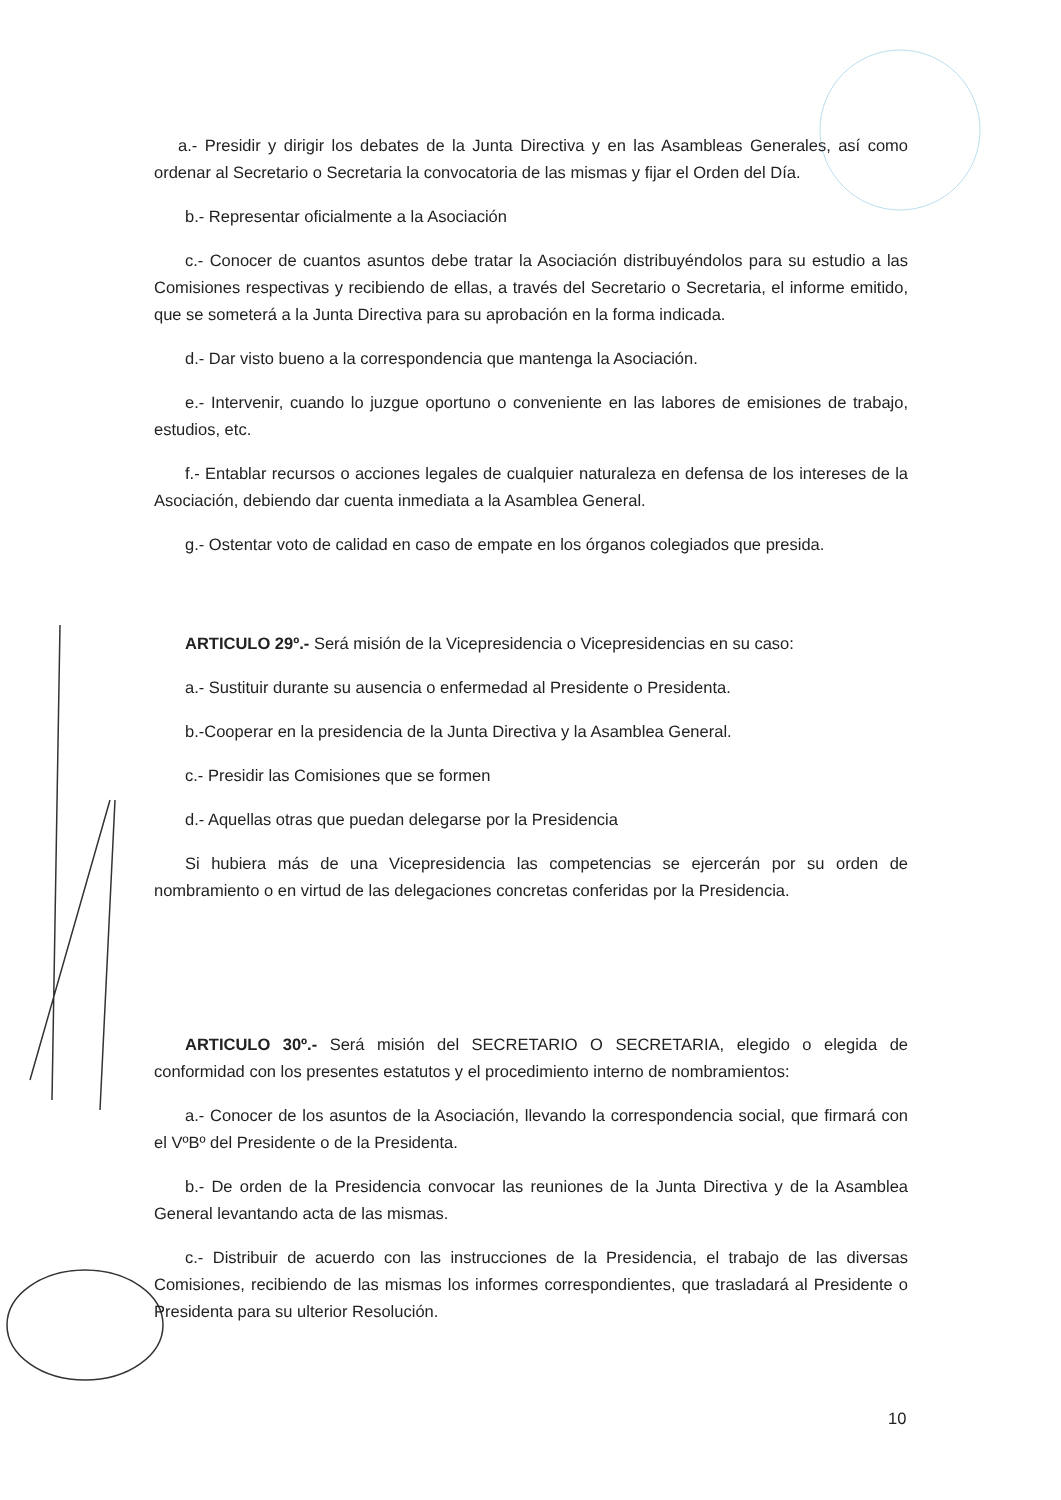a.- Presidir y dirigir los debates de la Junta Directiva y en las Asambleas Generales, así como ordenar al Secretario o Secretaria la convocatoria de las mismas y fijar el Orden del Día.
b.- Representar oficialmente a la Asociación
c.- Conocer de cuantos asuntos debe tratar la Asociación distribuyéndolos para su estudio a las Comisiones respectivas y recibiendo de ellas, a través del Secretario o Secretaria, el informe emitido, que se someterá a la Junta Directiva para su aprobación en la forma indicada.
d.- Dar visto bueno a la correspondencia que mantenga la Asociación.
e.- Intervenir, cuando lo juzgue oportuno o conveniente en las labores de emisiones de trabajo, estudios, etc.
f.- Entablar recursos o acciones legales de cualquier naturaleza en defensa de los intereses de la Asociación, debiendo dar cuenta inmediata a la Asamblea General.
g.- Ostentar voto de calidad en caso de empate en los órganos colegiados que presida.
ARTICULO 29º.- Será misión de la Vicepresidencia o Vicepresidencias en su caso:
a.- Sustituir durante su ausencia o enfermedad al Presidente o Presidenta.
b.-Cooperar en la presidencia de la Junta Directiva y la Asamblea General.
c.- Presidir las Comisiones que se formen
d.- Aquellas otras que puedan delegarse por la Presidencia
Si hubiera más de una Vicepresidencia las competencias se ejercerán por su orden de nombramiento o en virtud de las delegaciones concretas conferidas por la Presidencia.
ARTICULO 30º.- Será misión del SECRETARIO O SECRETARIA, elegido o elegida de conformidad con los presentes estatutos y el procedimiento interno de nombramientos:
a.- Conocer de los asuntos de la Asociación, llevando la correspondencia social, que firmará con el VºBº del Presidente o de la Presidenta.
b.- De orden de la Presidencia convocar las reuniones de la Junta Directiva y de la Asamblea General levantando acta de las mismas.
c.- Distribuir de acuerdo con las instrucciones de la Presidencia, el trabajo de las diversas Comisiones, recibiendo de las mismas los informes correspondientes, que trasladará al Presidente o Presidenta para su ulterior Resolución.
10